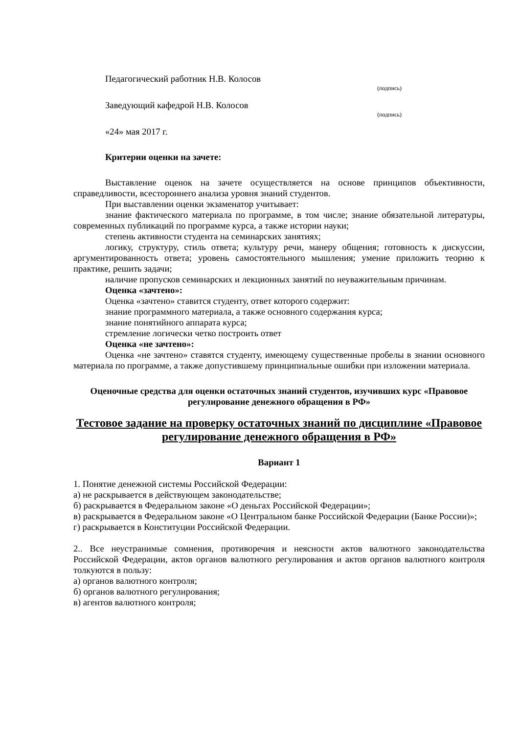Педагогический работник Н.В. Колосов
(подпись)
Заведующий кафедрой Н.В. Колосов
(подпись)
«24» мая 2017 г.
Критерии оценки на зачете:
Выставление оценок на зачете осуществляется на основе принципов объективности, справедливости, всестороннего анализа уровня знаний студентов.
При выставлении оценки экзаменатор учитывает:
знание фактического материала по программе, в том числе; знание обязательной литературы, современных публикаций по программе курса, а также истории науки;
степень активности студента на семинарских занятиях;
логику, структуру, стиль ответа; культуру речи, манеру общения; готовность к дискуссии, аргументированность ответа; уровень самостоятельного мышления; умение приложить теорию к практике, решить задачи;
наличие пропусков семинарских и лекционных занятий по неуважительным причинам.
Оценка «зачтено»:
Оценка «зачтено» ставится студенту, ответ которого содержит:
знание программного материала, а также основного содержания курса;
знание понятийного аппарата курса;
стремление логически четко построить ответ
Оценка «не зачтено»:
Оценка «не зачтено» ставятся студенту, имеющему существенные пробелы в знании основного материала по программе, а также допустившему принципиальные ошибки при изложении материала.
Оценочные средства для оценки остаточных знаний студентов, изучивших курс «Правовое регулирование денежного обращения в РФ»
Тестовое задание на проверку остаточных знаний по дисциплине «Правовое регулирование денежного обращения в РФ»
Вариант 1
1. Понятие денежной системы Российской Федерации:
а) не раскрывается в действующем законодательстве;
б) раскрывается в Федеральном законе «О деньгах Российской Федерации»;
в) раскрывается в Федеральном законе «О Центральном банке Российской Федерации (Банке России)»;
г) раскрывается в Конституции Российской Федерации.
2.. Все неустранимые сомнения, противоречия и неясности актов валютного законодательства Российской Федерации, актов органов валютного регулирования и актов органов валютного контроля толкуются в пользу:
а) органов валютного контроля;
б) органов валютного регулирования;
в) агентов валютного контроля;